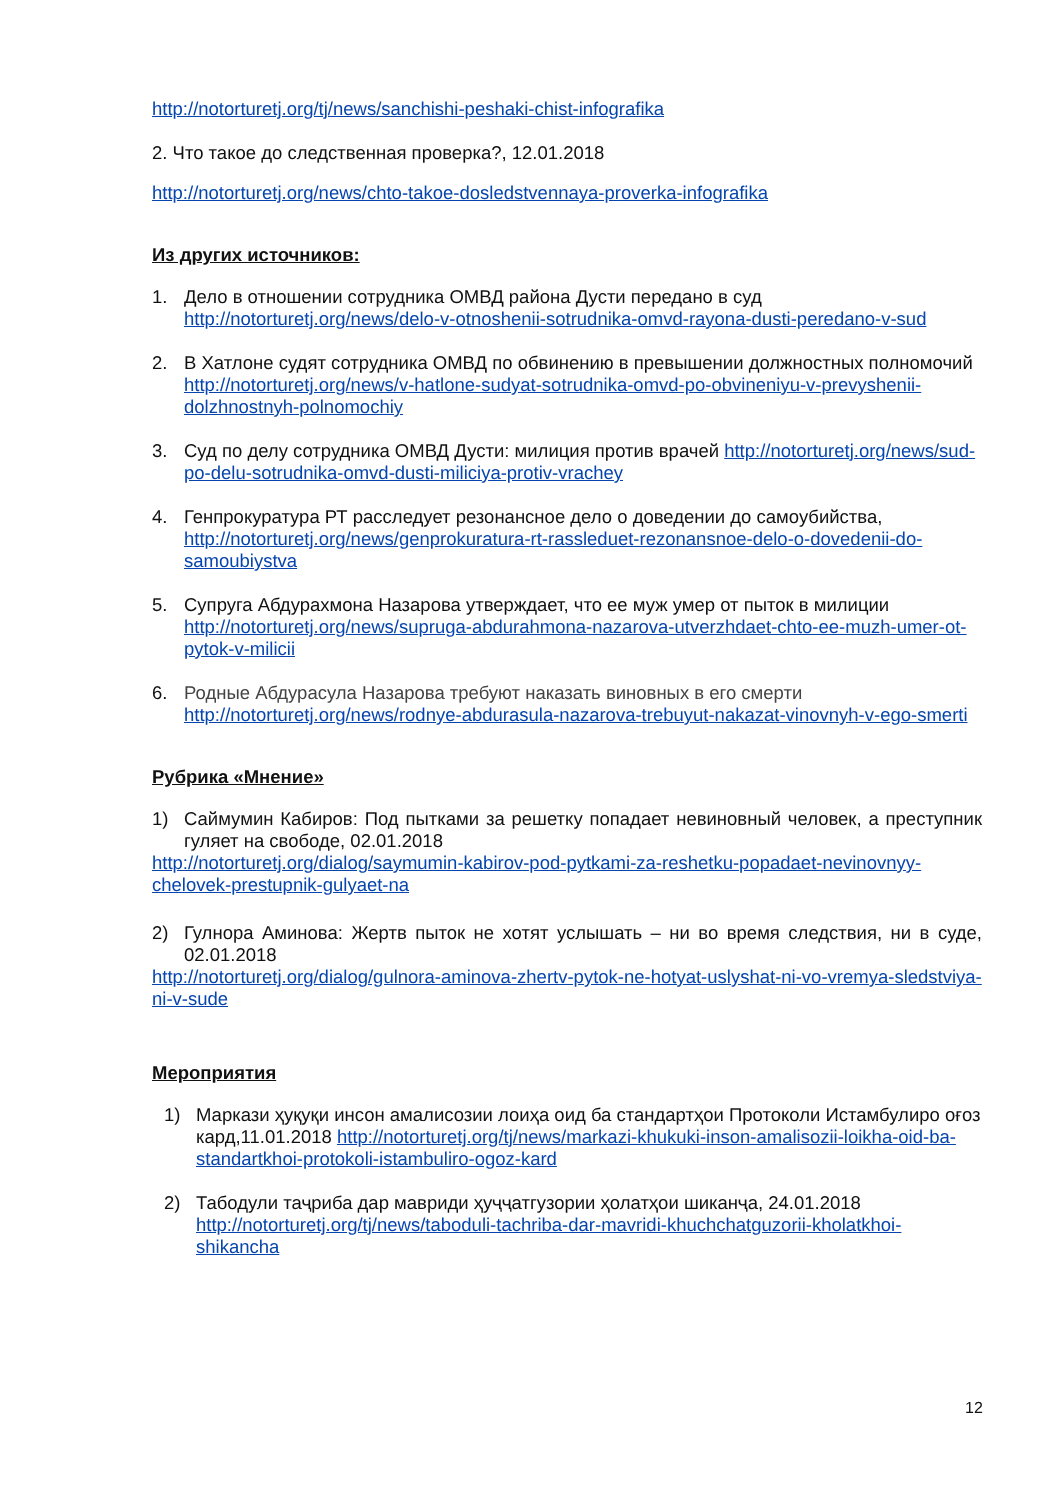http://notorturetj.org/tj/news/sanchishi-peshaki-chist-infografika
2. Что такое до следственная проверка?, 12.01.2018
http://notorturetj.org/news/chto-takoe-dosledstvennaya-proverka-infografika
Из других источников:
1. Дело в отношении сотрудника ОМВД района Дусти передано в суд http://notorturetj.org/news/delo-v-otnoshenii-sotrudnika-omvd-rayona-dusti-peredano-v-sud
2. В Хатлоне судят сотрудника ОМВД по обвинению в превышении должностных полномочий http://notorturetj.org/news/v-hatlone-sudyat-sotrudnika-omvd-po-obvineniyu-v-prevyshenii-dolzhnostnyh-polnomochiy
3. Суд по делу сотрудника ОМВД Дусти: милиция против врачей http://notorturetj.org/news/sud-po-delu-sotrudnika-omvd-dusti-miliciya-protiv-vrachey
4. Генпрокуратура РТ расследует резонансное дело о доведении до самоубийства, http://notorturetj.org/news/genprokuratura-rt-rassleduet-rezonansnoe-delo-o-dovedenii-do-samoubiystva
5. Супруга Абдурахмона Назарова утверждает, что ее муж умер от пыток в милиции http://notorturetj.org/news/supruga-abdurahmona-nazarova-utverzhdaet-chto-ee-muzh-umer-ot-pytok-v-milicii
6. Родные Абдурасула Назарова требуют наказать виновных в его смерти http://notorturetj.org/news/rodnye-abdurasula-nazarova-trebuyut-nakazat-vinovnyh-v-ego-smerti
Рубрика «Мнение»
1) Саймумин Кабиров: Под пытками за решетку попадает невиновный человек, а преступник гуляет на свободе, 02.01.2018
http://notorturetj.org/dialog/saymumin-kabirov-pod-pytkami-za-reshetku-popadaet-nevinovnyy-chelovek-prestupnik-gulyaet-na
2) Гулнора Аминова: Жертв пыток не хотят услышать – ни во время следствия, ни в суде, 02.01.2018
http://notorturetj.org/dialog/gulnora-aminova-zhertv-pytok-ne-hotyat-uslyshat-ni-vo-vremya-sledstviya-ni-v-sude
Мероприятия
1) Маркази ҳуқуқи инсон амалисозии лоиҳа оид ба стандартҳои Протоколи Истамбулиро оғоз кард,11.01.2018 http://notorturetj.org/tj/news/markazi-khukuki-inson-amalisozii-loikha-oid-ba-standartkhoi-protokoli-istambuliro-ogoz-kard
2) Табодули таҷриба дар мавриди ҳуҷҷатгузории ҳолатҳои шиканҷа, 24.01.2018 http://notorturetj.org/tj/news/taboduli-tachriba-dar-mavridi-khuchchatguzorii-kholatkhoi-shikancha
12